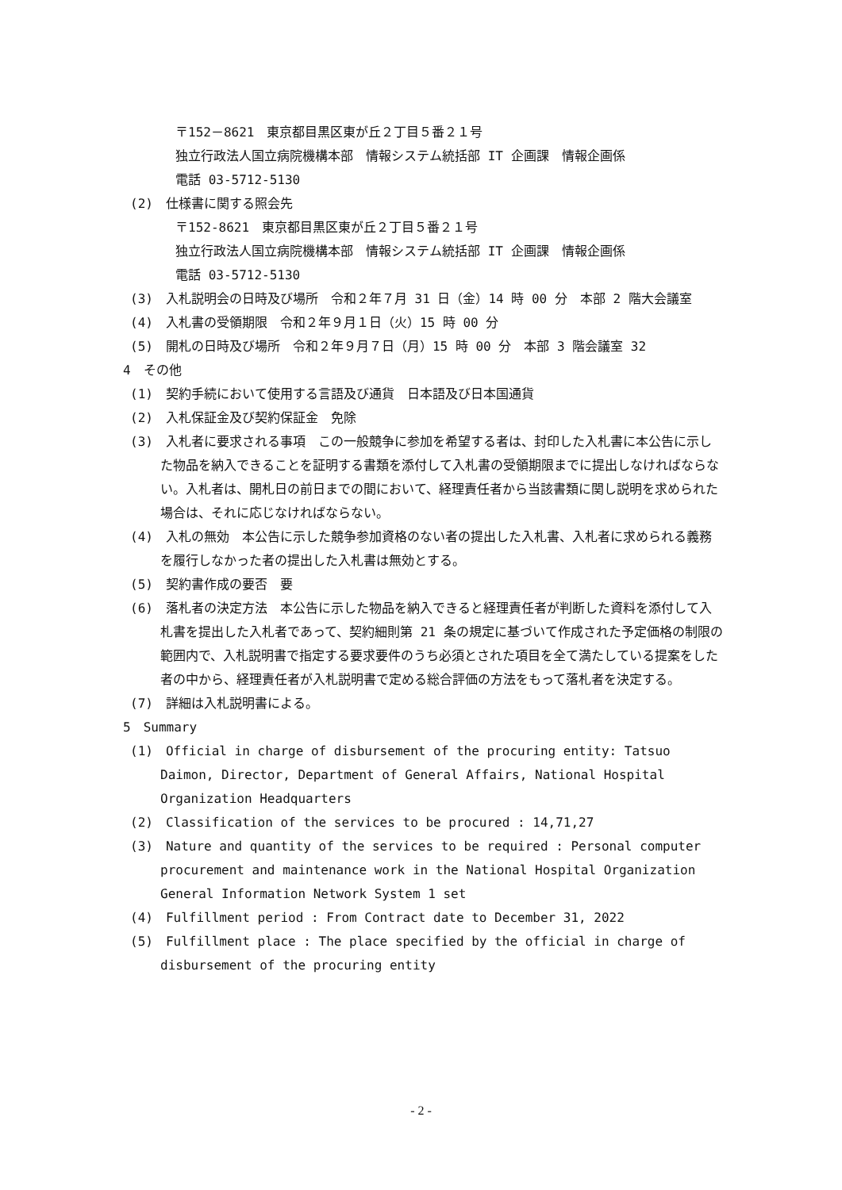〒152－8621　東京都目黒区東が丘２丁目５番２１号
独立行政法人国立病院機構本部　情報システム統括部 IT 企画課　情報企画係
電話 03-5712-5130
(2)　仕様書に関する照会先
〒152-8621　東京都目黒区東が丘２丁目５番２１号
独立行政法人国立病院機構本部　情報システム統括部 IT 企画課　情報企画係
電話 03-5712-5130
(3)　入札説明会の日時及び場所　令和２年７月 31 日（金）14 時 00 分　本部 2 階大会議室
(4)　入札書の受領期限　令和２年９月１日（火）15 時 00 分
(5)　開札の日時及び場所　令和２年９月７日（月）15 時 00 分　本部 3 階会議室 32
4　その他
(1)　契約手続において使用する言語及び通貨　日本語及び日本国通貨
(2)　入札保証金及び契約保証金　免除
(3)　入札者に要求される事項　この一般競争に参加を希望する者は、封印した入札書に本公告に示した物品を納入できることを証明する書類を添付して入札書の受領期限までに提出しなければならない。入札者は、開札日の前日までの間において、経理責任者から当該書類に関し説明を求められた場合は、それに応じなければならない。
(4)　入札の無効　本公告に示した競争参加資格のない者の提出した入札書、入札者に求められる義務を履行しなかった者の提出した入札書は無効とする。
(5)　契約書作成の要否　要
(6)　落札者の決定方法　本公告に示した物品を納入できると経理責任者が判断した資料を添付して入札書を提出した入札者であって、契約細則第 21 条の規定に基づいて作成された予定価格の制限の範囲内で、入札説明書で指定する要求要件のうち必須とされた項目を全て満たしている提案をした者の中から、経理責任者が入札説明書で定める総合評価の方法をもって落札者を決定する。
(7)　詳細は入札説明書による。
5　Summary
(1)　Official in charge of disbursement of the procuring entity: Tatsuo Daimon, Director, Department of General Affairs, National Hospital Organization Headquarters
(2)　Classification of the services to be procured : 14,71,27
(3)　Nature and quantity of the services to be required : Personal computer procurement and maintenance work in the National Hospital Organization General Information Network System 1 set
(4)　Fulfillment period : From Contract date to December 31, 2022
(5)　Fulfillment place : The place specified by the official in charge of disbursement of the procuring entity
- 2 -